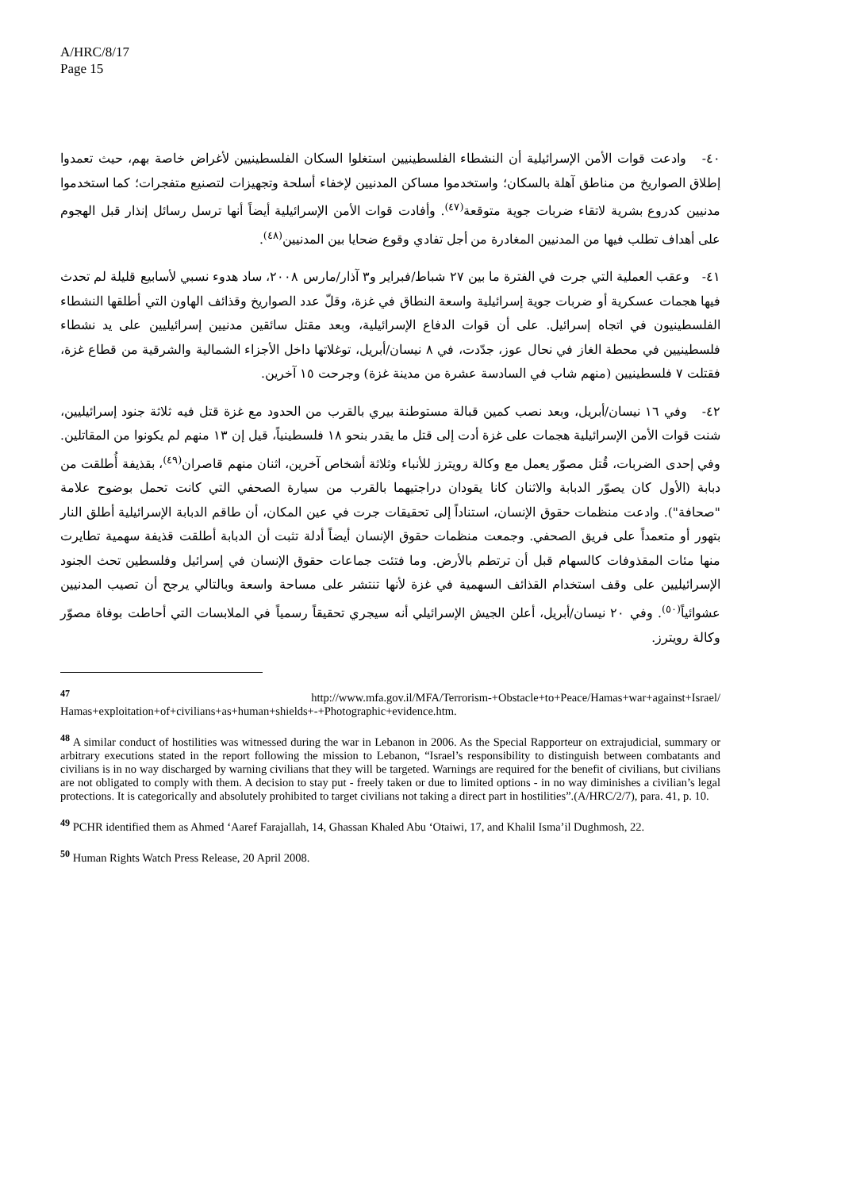A/HRC/8/17
Page 15
٤٠- وادعت قوات الأمن الإسرائيلية أن النشطاء الفلسطينيين استغلوا السكان الفلسطينيين لأغراض خاصة بهم، حيث تعمدوا إطلاق الصواريخ من مناطق آهلة بالسكان؛ واستخدموا مساكن المدنيين لإخفاء أسلحة وتجهيزات لتصنيع متفجرات؛ كما استخدموا مدنيين كدروع بشرية لاتقاء ضربات جوية متوقعة<sup>(٤٧)</sup>. وأفادت قوات الأمن الإسرائيلية أيضاً أنها ترسل رسائل إنذار قبل الهجوم على أهداف تطلب فيها من المدنيين المغادرة من أجل تفادي وقوع ضحايا بين المدنيين<sup>(٤٨)</sup>.
٤١- وعقب العملية التي جرت في الفترة ما بين ٢٧ شباط/فبراير و٣ آذار/مارس ٢٠٠٨، ساد هدوء نسبي لأسابيع قليلة لم تحدث فيها هجمات عسكرية أو ضربات جوية إسرائيلية واسعة النطاق في غزة، وقلّ عدد الصواريخ وقذائف الهاون التي أطلقها النشطاء الفلسطينيون في اتجاه إسرائيل. على أن قوات الدفاع الإسرائيلية، وبعد مقتل سائقين مدنيين إسرائيليين على يد نشطاء فلسطينيين في محطة الغاز في نحال عوز، جدّدت، في ٨ نيسان/أبريل، توغلاتها داخل الأجزاء الشمالية والشرقية من قطاع غزة، فقتلت ٧ فلسطينيين (منهم شاب في السادسة عشرة من مدينة غزة) وجرحت ١٥ آخرين.
٤٢- وفي ١٦ نيسان/أبريل، وبعد نصب كمين قبالة مستوطنة بيري بالقرب من الحدود مع غزة قتل فيه ثلاثة جنود إسرائيليين، شنت قوات الأمن الإسرائيلية هجمات على غزة أدت إلى قتل ما يقدر بنحو ١٨ فلسطينياً، قيل إن ١٣ منهم لم يكونوا من المقاتلين. وفي إحدى الضربات، قُتل مصوّر يعمل مع وكالة رويترز للأنباء وثلاثة أشخاص آخرين، اثنان منهم قاصران<sup>(٤٩)</sup>، بقذيفة أُطلقت من دبابة (الأول كان يصوّر الدبابة والاثنان كانا يقودان دراجتيهما بالقرب من سيارة الصحفي التي كانت تحمل بوضوح علامة "صحافة"). وادعت منظمات حقوق الإنسان، استناداً إلى تحقيقات جرت في عين المكان، أن طاقم الدبابة الإسرائيلية أطلق النار بتهور أو متعمداً على فريق الصحفي. وجمعت منظمات حقوق الإنسان أيضاً أدلة تثبت أن الدبابة أطلقت قذيفة سهمية تطايرت منها مئات المقذوفات كالسهام قبل أن ترتطم بالأرض. وما فتئت جماعات حقوق الإنسان في إسرائيل وفلسطين تحث الجنود الإسرائيليين على وقف استخدام القذائف السهمية في غزة لأنها تنتشر على مساحة واسعة وبالتالي يرجح أن تصيب المدنيين عشوائياً<sup>(٥٠)</sup>. وفي ٢٠ نيسان/أبريل، أعلن الجيش الإسرائيلي أنه سيجري تحقيقاً رسمياً في الملابسات التي أحاطت بوفاة مصوّر وكالة رويترز.
<sup>47</sup> http://www.mfa.gov.il/MFA/Terrorism-+Obstacle+to+Peace/Hamas+war+against+Israel/ Hamas+exploitation+of+civilians+as+human+shields+-+Photographic+evidence.htm.
<sup>48</sup> A similar conduct of hostilities was witnessed during the war in Lebanon in 2006. As the Special Rapporteur on extrajudicial, summary or arbitrary executions stated in the report following the mission to Lebanon, “Israel’s responsibility to distinguish between combatants and civilians is in no way discharged by warning civilians that they will be targeted. Warnings are required for the benefit of civilians, but civilians are not obligated to comply with them. A decision to stay put - freely taken or due to limited options - in no way diminishes a civilian’s legal protections. It is categorically and absolutely prohibited to target civilians not taking a direct part in hostilities”.(A/HRC/2/7), para. 41, p. 10.
<sup>49</sup> PCHR identified them as Ahmed ‘Aaref Farajallah, 14, Ghassan Khaled Abu ‘Otaiwi, 17, and Khalil Isma’il Dughmosh, 22.
<sup>50</sup> Human Rights Watch Press Release, 20 April 2008.